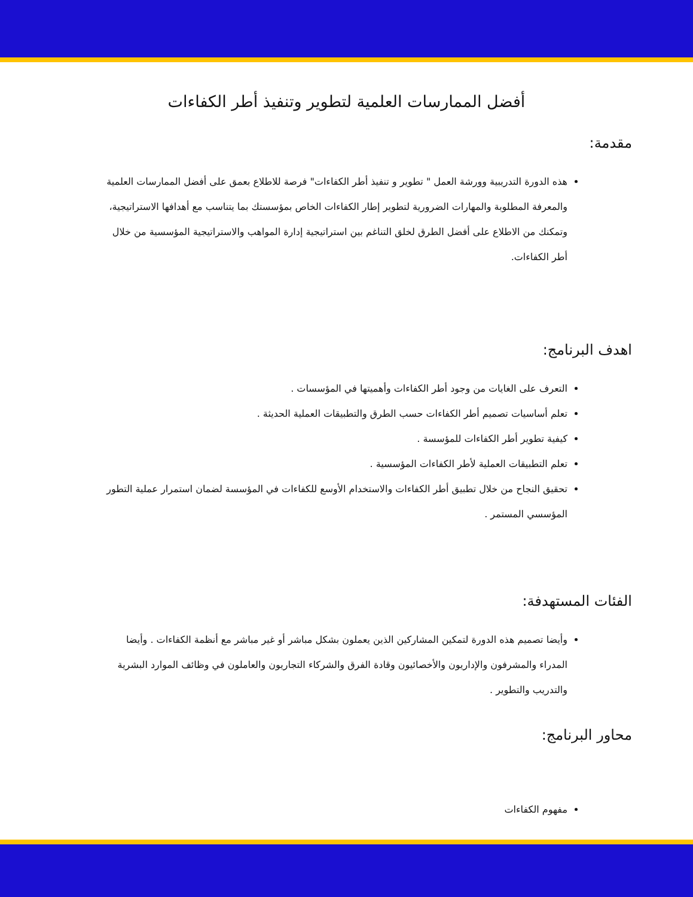أفضل الممارسات العلمية لتطوير وتنفيذ أطر الكفاءات
مقدمة:
هذه الدورة التدريبية وورشة العمل " تطوير و تنفيذ أطر الكفاءات" فرصة للاطلاع بعمق على أفضل الممارسات العلمية والمعرفة المطلوبة والمهارات الضرورية لتطوير إطار الكفاءات الخاص بمؤسستك بما يتناسب مع أهدافها الاستراتيجية، وتمكنك من الاطلاع على أفضل الطرق لخلق التناغم بين استراتيجية إدارة المواهب والاستراتيجية المؤسسية من خلال أطر الكفاءات.
اهدف البرنامج:
التعرف على الغايات من وجود أطر الكفاءات وأهميتها في المؤسسات .
تعلم أساسيات تصميم أطر الكفاءات حسب الطرق والتطبيقات العملية الحديثة .
كيفية تطوير أطر الكفاءات للمؤسسة .
تعلم التطبيقات العملية لأطر الكفاءات المؤسسية .
تحقيق النجاح من خلال تطبيق أطر الكفاءات والاستخدام الأوسع للكفاءات في المؤسسة لضمان استمرار عملية التطور المؤسسي المستمر .
الفئات المستهدفة:
وأيضا تصميم هذه الدورة لتمكين المشاركين الذين يعملون بشكل مباشر أو غير مباشر مع أنظمة الكفاءات . وأيضا المدراء والمشرفون والإداريون والأخصائيون وقادة الفرق والشركاء التجاريون والعاملون في وظائف الموارد البشرية والتدريب والتطوير .
محاور البرنامج:
مفهوم الكفاءات